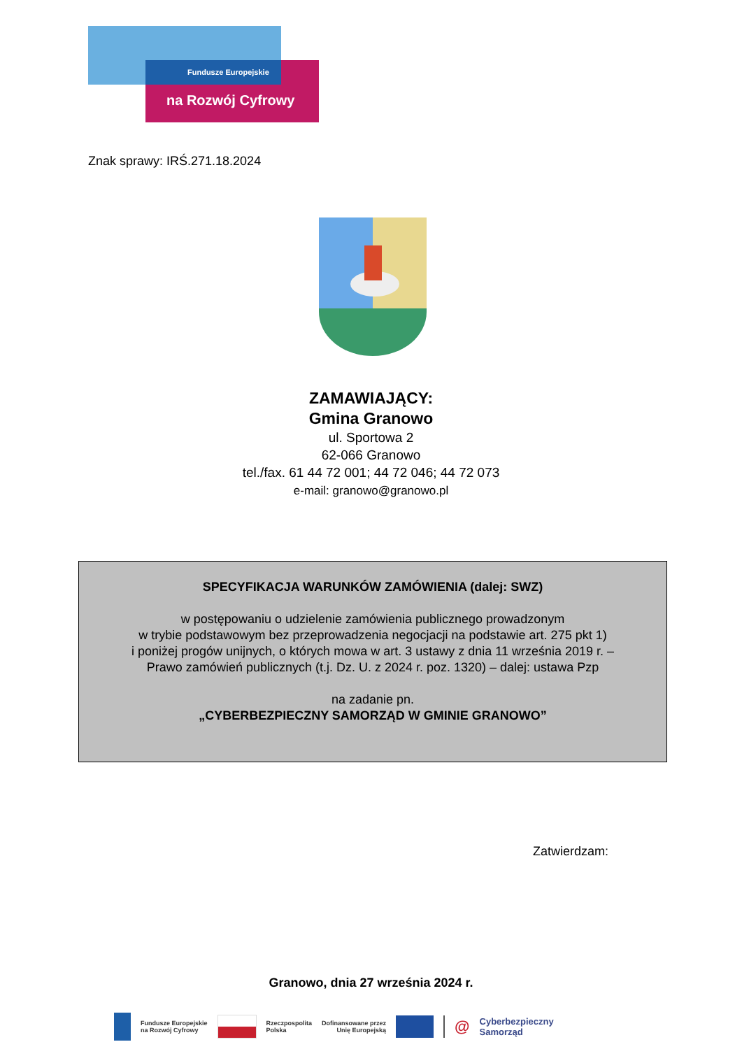Fundusze Europejskie
na Rozwój Cyfrowy
Znak sprawy: IRŚ.271.18.2024
ZAMAWIAJĄCY:
Gmina Granowo
ul. Sportowa 2
62-066 Granowo
tel./fax. 61 44 72 001; 44 72 046; 44 72 073
e-mail: granowo@granowo.pl
SPECYFIKACJA WARUNKÓW ZAMÓWIENIA (dalej: SWZ)
w postępowaniu o udzielenie zamówienia publicznego prowadzonym
w trybie podstawowym bez przeprowadzenia negocjacji na podstawie art. 275 pkt 1)
i poniżej progów unijnych, o których mowa w art. 3 ustawy z dnia 11 września 2019 r. –
Prawo zamówień publicznych (t.j. Dz. U. z 2024 r. poz. 1320) – dalej: ustawa Pzp
na zadanie pn.
„CYBERBEZPIECZNY SAMORZĄD W GMINIE GRANOWO”
Zatwierdzam:
Granowo, dnia 27 września 2024 r.
Fundusze Europejskie
na Rozwój Cyfrowy Rzeczpospolita
Polska Dofinansowane przez
Unię Europejską @ Cyberbezpieczny
Samorząd